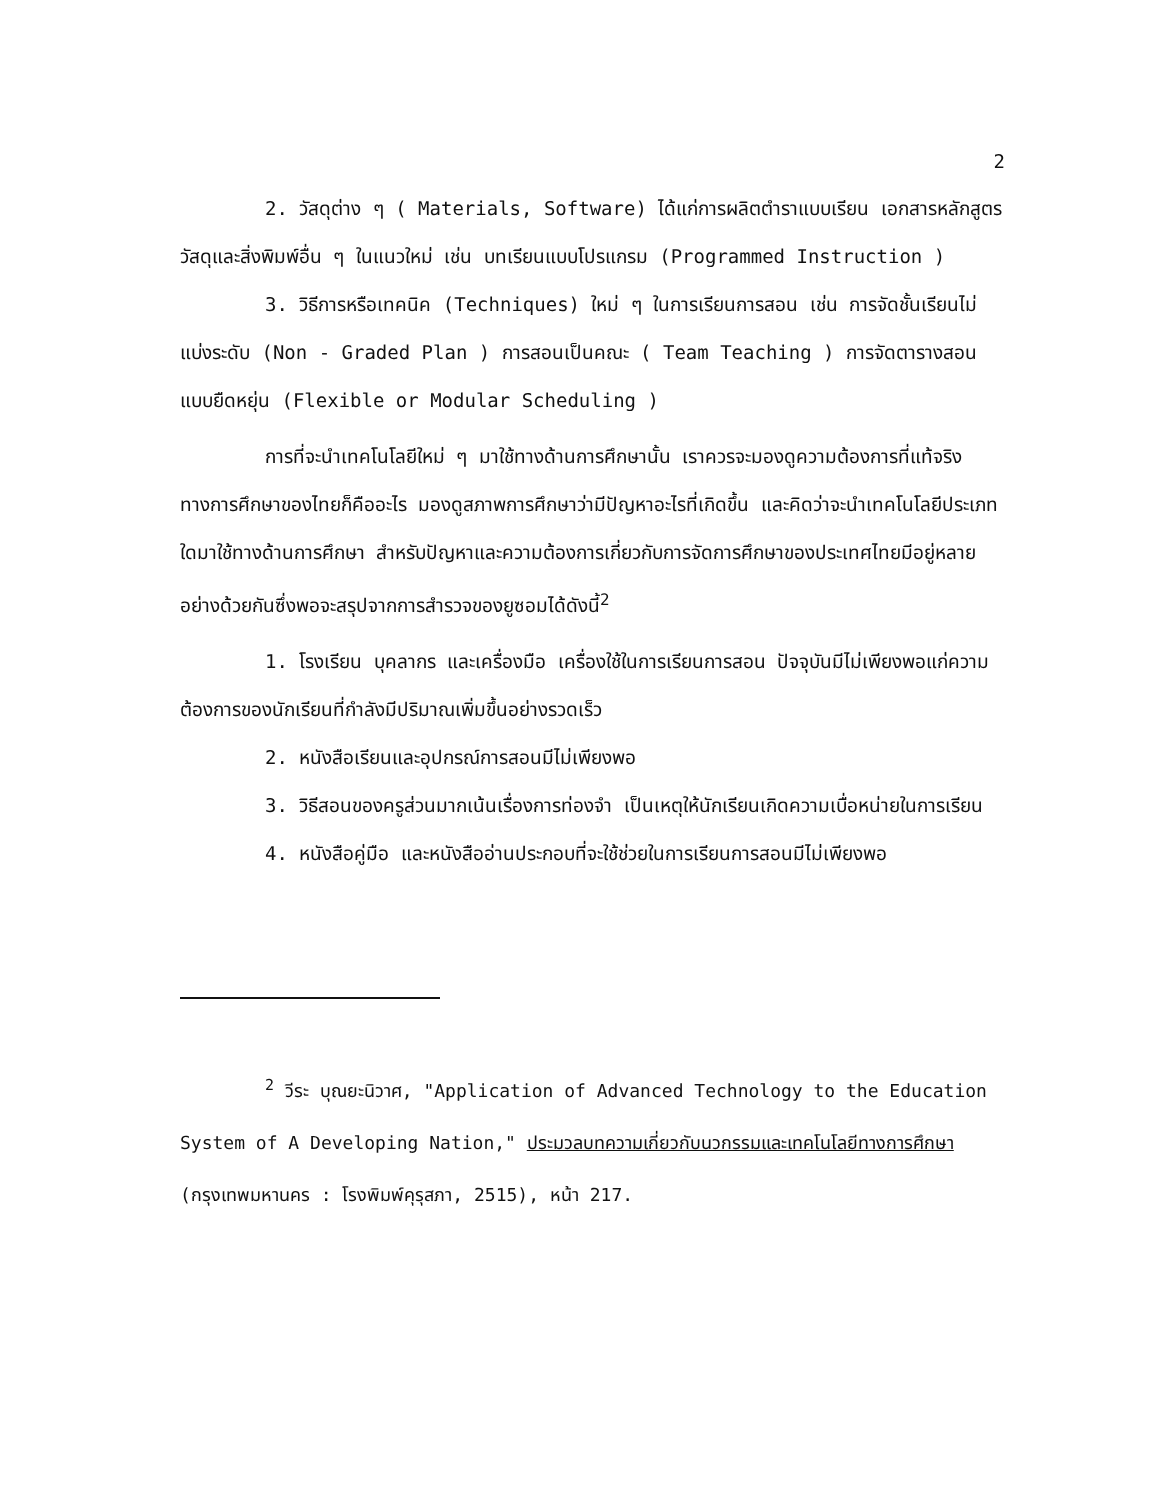2
2. วัสดุต่าง ๆ ( Materials, Software) ได้แก่การผลิตตำราแบบเรียน เอกสารหลักสูตร วัสดุและสิ่งพิมพ์อื่น ๆ ในแนวใหม่ เช่น บทเรียนแบบโปรแกรม (Programmed Instruction )
3. วิธีการหรือเทคนิค (Techniques) ใหม่ ๆ ในการเรียนการสอน เช่น การจัดชั้นเรียนไม่แบ่งระดับ (Non - Graded Plan ) การสอนเป็นคณะ ( Team Teaching ) การจัดตารางสอนแบบยืดหยุ่น (Flexible or Modular Scheduling )
การที่จะนำเทคโนโลยีใหม่ ๆ มาใช้ทางด้านการศึกษานั้น เราควรจะมองดูความต้องการที่แท้จริงทางการศึกษาของไทยก็คืออะไร มองดูสภาพการศึกษาว่ามีปัญหาอะไรที่เกิดขึ้น และคิดว่าจะนำเทคโนโลยีประเภทใดมาใช้ทางด้านการศึกษา สำหรับปัญหาและความต้องการเกี่ยวกับการจัดการศึกษาของประเทศไทยมีอยู่หลายอย่างด้วยกันซึ่งพอจะสรุปจากการสำรวจของยูซอมได้ดังนี้<sup>2</sup>
1. โรงเรียน บุคลากร และเครื่องมือ เครื่องใช้ในการเรียนการสอน ปัจจุบันมีไม่เพียงพอแก่ความต้องการของนักเรียนที่กำลังมีปริมาณเพิ่มขึ้นอย่างรวดเร็ว
2. หนังสือเรียนและอุปกรณ์การสอนมีไม่เพียงพอ
3. วิธีสอนของครูส่วนมากเน้นเรื่องการท่องจำ เป็นเหตุให้นักเรียนเกิดความเบื่อหน่ายในการเรียน
4. หนังสือคู่มือ และหนังสืออ่านประกอบที่จะใช้ช่วยในการเรียนการสอนมีไม่เพียงพอ
<sup>2</sup> วีระ บุณยะนิวาศ, "Application of Advanced Technology to the Education System of A Developing Nation," ประมวลบทความเกี่ยวกับนวกรรมและเทคโนโลยีทางการศึกษา (กรุงเทพมหานคร : โรงพิมพ์คุรุสภา, 2515), หน้า 217.